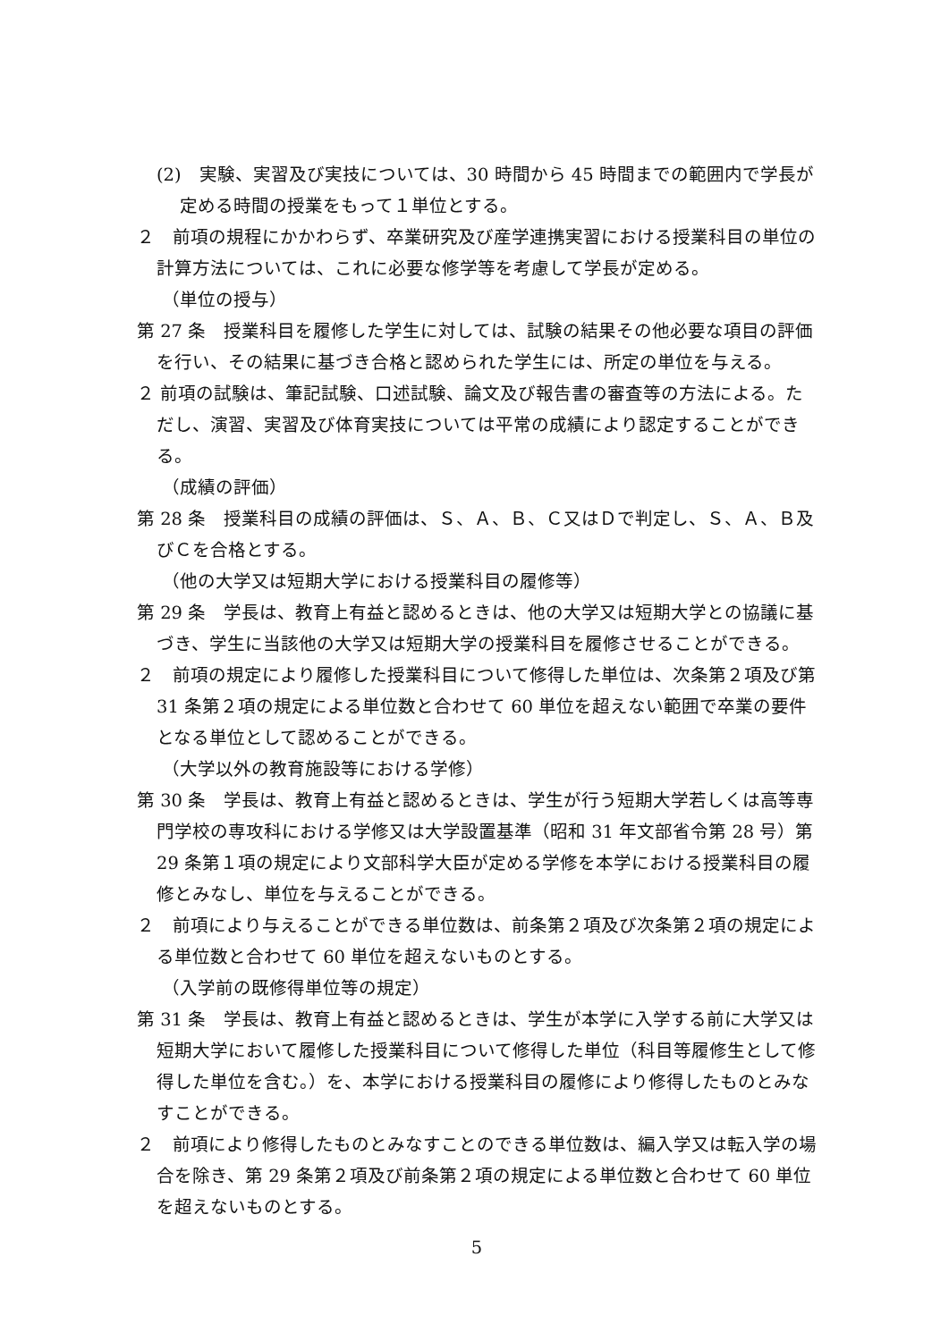(2)　実験、実習及び実技については、30 時間から 45 時間までの範囲内で学長が定める時間の授業をもって１単位とする。
２　前項の規程にかかわらず、卒業研究及び産学連携実習における授業科目の単位の計算方法については、これに必要な修学等を考慮して学長が定める。
（単位の授与）
第 27 条　授業科目を履修した学生に対しては、試験の結果その他必要な項目の評価を行い、その結果に基づき合格と認められた学生には、所定の単位を与える。
２ 前項の試験は、筆記試験、口述試験、論文及び報告書の審査等の方法による。ただし、演習、実習及び体育実技については平常の成績により認定することができる。
（成績の評価）
第 28 条　授業科目の成績の評価は、Ｓ、Ａ、Ｂ、Ｃ又はＤで判定し、Ｓ、Ａ、Ｂ及びＣを合格とする。
（他の大学又は短期大学における授業科目の履修等）
第 29 条　学長は、教育上有益と認めるときは、他の大学又は短期大学との協議に基づき、学生に当該他の大学又は短期大学の授業科目を履修させることができる。
２　前項の規定により履修した授業科目について修得した単位は、次条第２項及び第 31 条第２項の規定による単位数と合わせて 60 単位を超えない範囲で卒業の要件となる単位として認めることができる。
（大学以外の教育施設等における学修）
第 30 条　学長は、教育上有益と認めるときは、学生が行う短期大学若しくは高等専門学校の専攻科における学修又は大学設置基準（昭和 31 年文部省令第 28 号）第 29 条第１項の規定により文部科学大臣が定める学修を本学における授業科目の履修とみなし、単位を与えることができる。
２　前項により与えることができる単位数は、前条第２項及び次条第２項の規定による単位数と合わせて 60 単位を超えないものとする。
（入学前の既修得単位等の規定）
第 31 条　学長は、教育上有益と認めるときは、学生が本学に入学する前に大学又は短期大学において履修した授業科目について修得した単位（科目等履修生として修得した単位を含む。）を、本学における授業科目の履修により修得したものとみなすことができる。
２　前項により修得したものとみなすことのできる単位数は、編入学又は転入学の場合を除き、第 29 条第２項及び前条第２項の規定による単位数と合わせて 60 単位を超えないものとする。
5